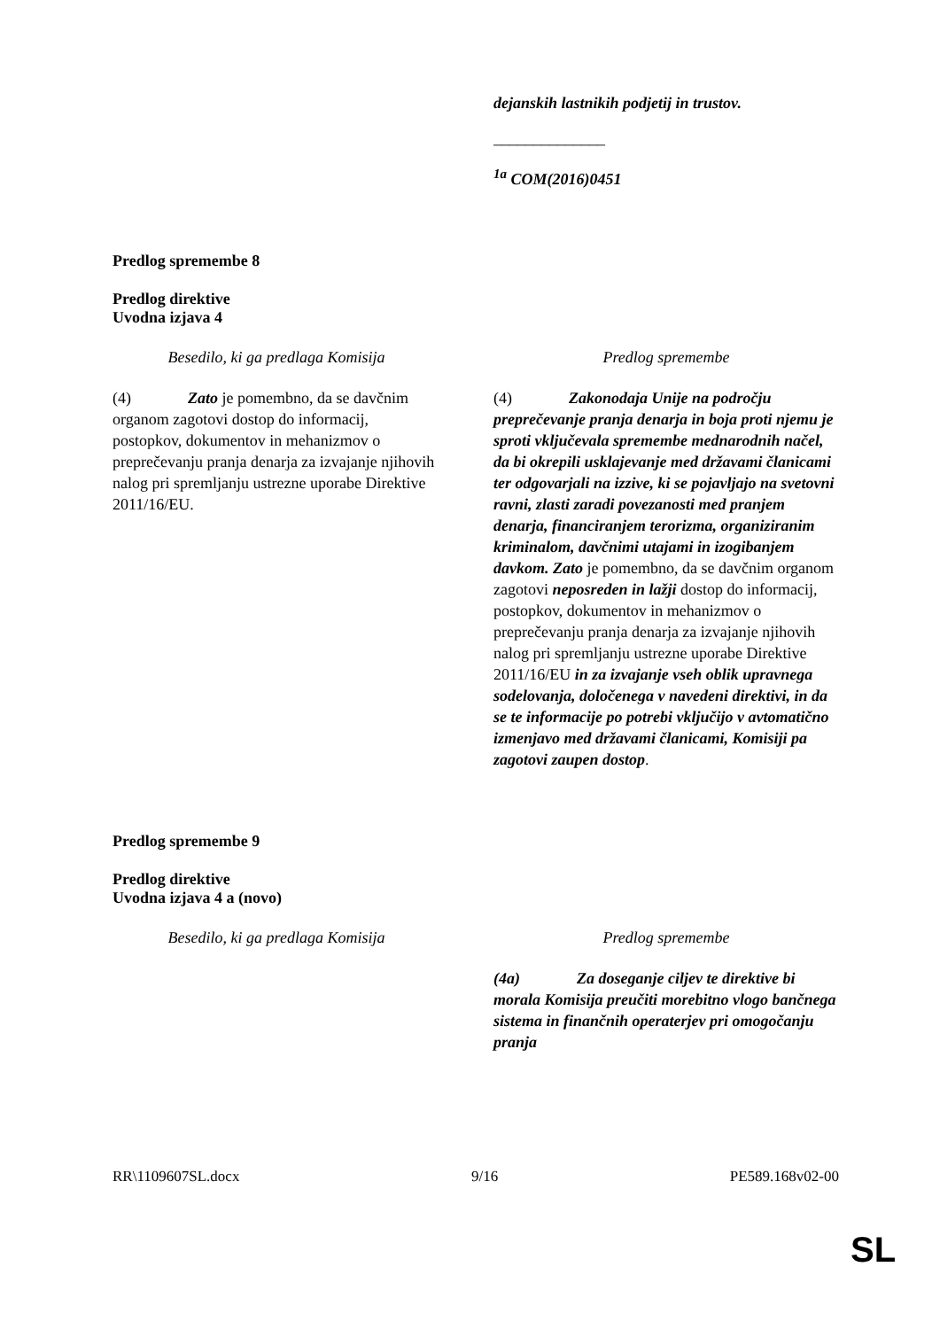| | dejanskih lastnikih podjetij in trustov. ______________ <sup>1a</sup> COM(2016)0451 |
Predlog spremembe 8
Predlog direktive
Uvodna izjava 4
| Besedilo, ki ga predlaga Komisija | Predlog spremembe |
| (4) Zato je pomembno, da se davčnim organom zagotovi dostop do informacij, postopkov, dokumentov in mehanizmov o preprečevanju pranja denarja za izvajanje njihovih nalog pri spremljanju ustrezne uporabe Direktive 2011/16/EU. | (4) Zakonodaja Unije na področju preprečevanje pranja denarja in boja proti njemu je sproti vključevala spremembe mednarodnih načel, da bi okrepili usklajevanje med državami članicami ter odgovarjali na izzive, ki se pojavljajo na svetovni ravni, zlasti zaradi povezanosti med pranjem denarja, financiranjem terorizma, organiziranim kriminalom, davčnimi utajami in izogibanjem davkom. Zato je pomembno, da se davčnim organom zagotovi neposreden in lažji dostop do informacij, postopkov, dokumentov in mehanizmov o preprečevanju pranja denarja za izvajanje njihovih nalog pri spremljanju ustrezne uporabe Direktive 2011/16/EU in za izvajanje vseh oblik upravnega sodelovanja, določenega v navedeni direktivi, in da se te informacije po potrebi vključijo v avtomatično izmenjavo med državami članicami, Komisiji pa zagotovi zaupen dostop . |
Predlog spremembe 9
Predlog direktive
Uvodna izjava 4 a (novo)
| Besedilo, ki ga predlaga Komisija | Predlog spremembe |
| | (4a) Za doseganje ciljev te direktive bi morala Komisija preučiti morebitno vlogo bančnega sistema in finančnih operaterjev pri omogočanju pranja |
RR\1109607SL.docx 9/16 PE589.168v02-00
SL